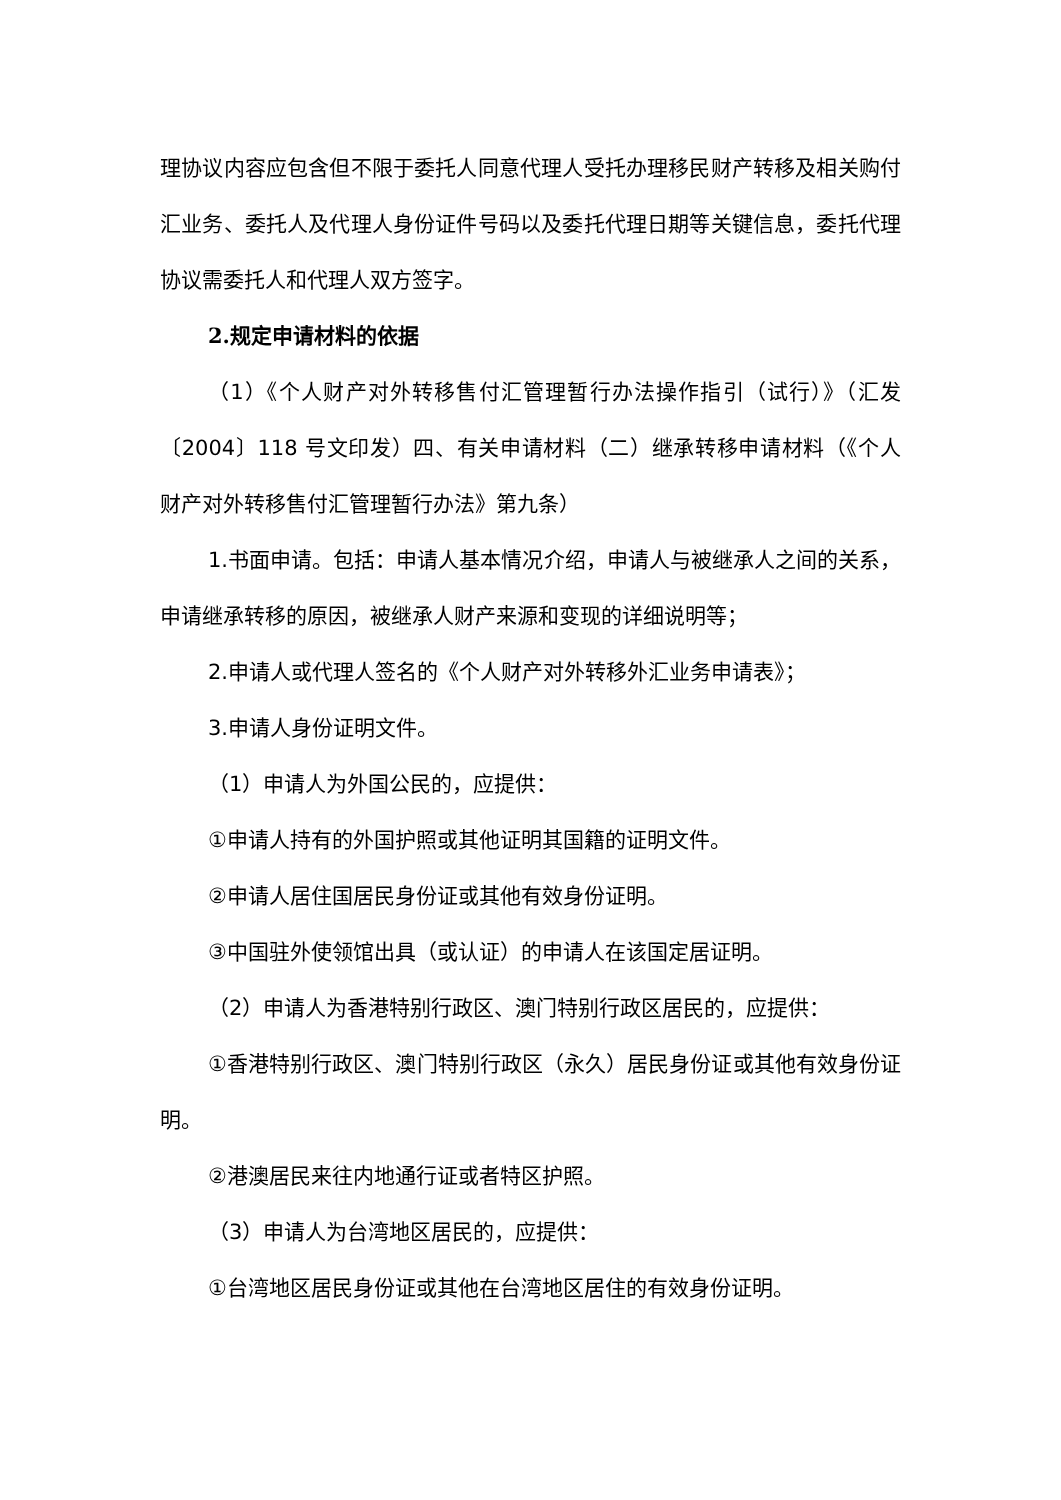理协议内容应包含但不限于委托人同意代理人受托办理移民财产转移及相关购付汇业务、委托人及代理人身份证件号码以及委托代理日期等关键信息，委托代理协议需委托人和代理人双方签字。
2.规定申请材料的依据
（1）《个人财产对外转移售付汇管理暂行办法操作指引（试行）》（汇发〔2004〕118 号文印发）四、有关申请材料（二）继承转移申请材料（《个人财产对外转移售付汇管理暂行办法》第九条）
1.书面申请。包括：申请人基本情况介绍，申请人与被继承人之间的关系，申请继承转移的原因，被继承人财产来源和变现的详细说明等；
2.申请人或代理人签名的《个人财产对外转移外汇业务申请表》；
3.申请人身份证明文件。
（1）申请人为外国公民的，应提供：
①申请人持有的外国护照或其他证明其国籍的证明文件。
②申请人居住国居民身份证或其他有效身份证明。
③中国驻外使领馆出具（或认证）的申请人在该国定居证明。
（2）申请人为香港特别行政区、澳门特别行政区居民的，应提供：
①香港特别行政区、澳门特别行政区（永久）居民身份证或其他有效身份证明。
②港澳居民来往内地通行证或者特区护照。
（3）申请人为台湾地区居民的，应提供：
①台湾地区居民身份证或其他在台湾地区居住的有效身份证明。